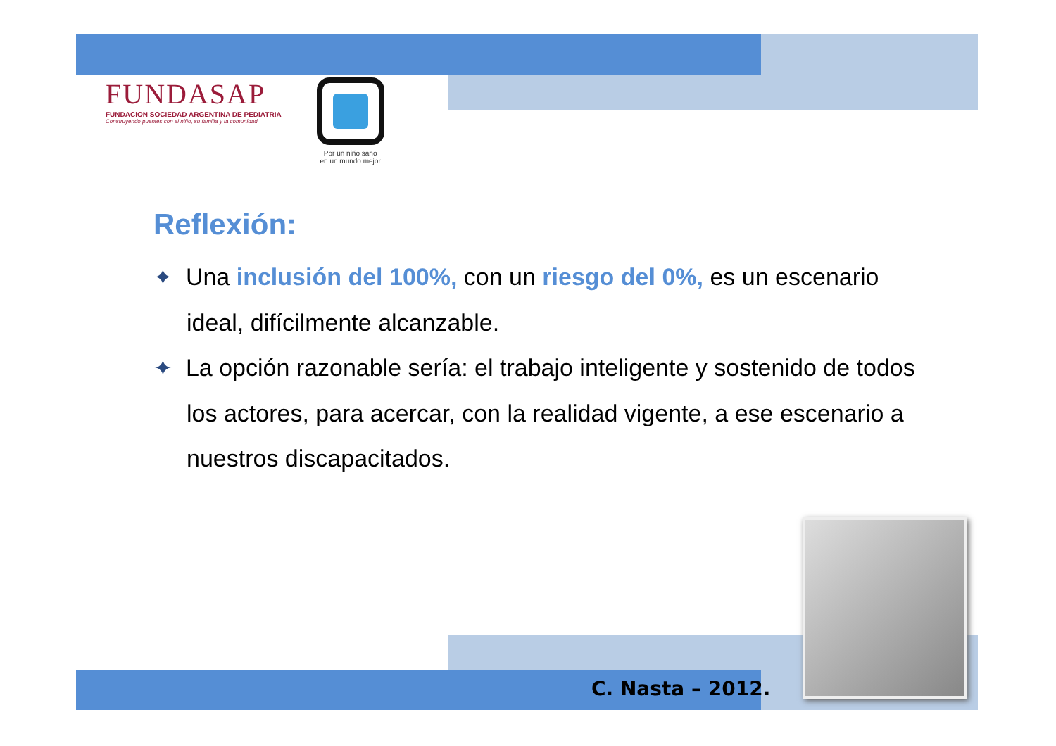FUNDASAP
FUNDACION SOCIEDAD ARGENTINA DE PEDIATRIA
Construyendo puentes con el niño, su familia y la comunidad
Por un niño sano
en un mundo mejor
Reflexión:
✦ Una inclusión del 100%, con un riesgo del 0%, es un escenario ideal, difícilmente alcanzable.
✦ La opción razonable sería: el trabajo inteligente y sostenido de todos los actores, para acercar, con la realidad vigente, a ese escenario a nuestros discapacitados.
C. Nasta – 2012.